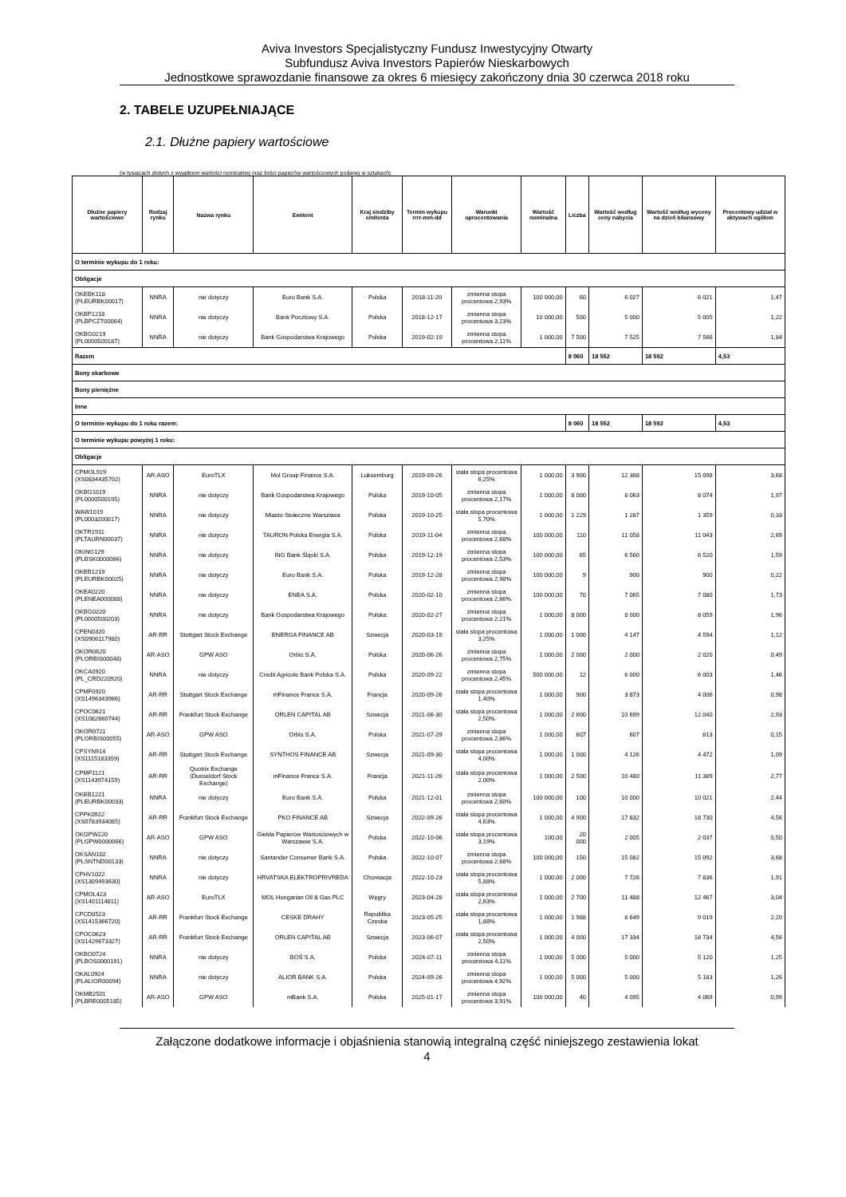Aviva Investors Specjalistyczny Fundusz Inwestycyjny Otwarty
Subfundusz Aviva Investors Papierów Nieskarbowych
Jednostkowe sprawozdanie finansowe za okres 6 miesięcy zakończony dnia 30 czerwca 2018 roku
2. TABELE UZUPEŁNIAJĄCE
2.1. Dłużne papiery wartościowe
(w tysiącach złotych z wyjątkiem wartości nominalnej oraz ilości papierów wartościowych podanej w sztukach)
| Dłużne papiery wartościowe | Rodzaj rynku | Nazwa rynku | Emitent | Kraj siedziby emitenta | Termin wykupu rrrr-mm-dd | Warunki oprocentowania | Wartość nominalna | Liczba | Wartość według ceny nabycia | Wartość według wyceny na dzień bilansowy | Procentowy udział w aktywach ogółem |
| --- | --- | --- | --- | --- | --- | --- | --- | --- | --- | --- | --- |
| O terminie wykupu do 1 roku: | | | | | | | | | | | |
| Obligacje | | | | | | | | | | | |
| OKEBK118 (PLEURBK00017) | NNRA | nie dotyczy | Euro Bank S.A. | Polska | 2018-11-20 | zmienna stopa procentowa 2,93% | 100 000,00 | 60 | 6 027 | 6 021 | 1,47 |
| OKBP1218 (PLBPCZT00064) | NNRA | nie dotyczy | Bank Pocztowy S.A. | Polska | 2018-12-17 | zmienna stopa procentowa 3,23% | 10 000,00 | 500 | 5 000 | 5 005 | 1,22 |
| OKBG0219 (PL0000500187) | NNRA | nie dotyczy | Bank Gospodarstwa Krajowego | Polska | 2019-02-19 | zmienna stopa procentowa 2,11% | 1 000,00 | 7 500 | 7 525 | 7 566 | 1,84 |
| Razem | | | | | | | | 8 060 | 18 552 | 18 592 | 4,53 |
| Bony skarbowe | | | | | | | | | | | |
| Bony pieniężne | | | | | | | | | | | |
| Inne | | | | | | | | | | | |
| O terminie wykupu do 1 roku razem: | | | | | | | | 8 060 | 18 552 | 18 592 | 4,53 |
| O terminie wykupu powyżej 1 roku: | | | | | | | | | | | |
| Obligacje | | | | | | | | | | | |
| CPMOL919 (XS0834435702) | AR-ASO | EuroTLX | Mol Group Finance S.A. | Luksemburg | 2019-09-26 | stała stopa procentowa 6,25% | 1 000,00 | 3 900 | 12 388 | 15 098 | 3,68 |
| OKBG1019 (PL0000500195) | NNRA | nie dotyczy | Bank Gospodarstwa Krajowego | Polska | 2019-10-05 | zmienna stopa procentowa 2,17% | 1 000,00 | 8 000 | 8 063 | 8 074 | 1,97 |
| WAW1019 (PL0003200017) | NNRA | nie dotyczy | Miasto Stołeczne Warszawa | Polska | 2019-10-25 | stała stopa procentowa 5,70% | 1 000,00 | 1 229 | 1 287 | 1 359 | 0,33 |
| OKTR1911 (PLTAURN00037) | NNRA | nie dotyczy | TAURON Polska Energia S.A. | Polska | 2019-11-04 | zmienna stopa procentowa 2,68% | 100 000,00 | 110 | 11 058 | 11 043 | 2,69 |
| OKING129 (PLBSK0000066) | NNRA | nie dotyczy | ING Bank Śląski S.A. | Polska | 2019-12-19 | zmienna stopa procentowa 2,53% | 100 000,00 | 65 | 6 560 | 6 520 | 1,59 |
| OKEB1219 (PLEURBK00025) | NNRA | nie dotyczy | Euro Bank S.A. | Polska | 2019-12-28 | zmienna stopa procentowa 2,98% | 100 000,00 | 9 | 900 | 900 | 0,22 |
| OKEA0220 (PLENEA000088) | NNRA | nie dotyczy | ENEA S.A. | Polska | 2020-02-10 | zmienna stopa procentowa 2,66% | 100 000,00 | 70 | 7 065 | 7 080 | 1,73 |
| OKBG0220 (PL0000500203) | NNRA | nie dotyczy | Bank Gospodarstwa Krajowego | Polska | 2020-02-27 | zmienna stopa procentowa 2,21% | 1 000,00 | 8 000 | 8 000 | 8 059 | 1,96 |
| CPEN0320 (XS0906117980) | AR-RR | Stuttgart Stock Exchange | ENERGA FINANCE AB | Szwecja | 2020-03-19 | stała stopa procentowa 3,25% | 1 000,00 | 1 000 | 4 147 | 4 594 | 1,12 |
| OKOR0620 (PLORBIS00048) | AR-ASO | GPW ASO | Orbis S.A. | Polska | 2020-06-26 | zmienna stopa procentowa 2,75% | 1 000,00 | 2 000 | 2 000 | 2 020 | 0,49 |
| OKCA0920 (PL_CRD220920) | NNRA | nie dotyczy | Credit Agricole Bank Polska S.A. | Polska | 2020-09-22 | zmienna stopa procentowa 2,45% | 500 000,00 | 12 | 6 000 | 6 003 | 1,46 |
| CPMF0920 (XS1496343986) | AR-RR | Stuttgart Stock Exchange | mFinance France S.A. | Francja | 2020-09-26 | stała stopa procentowa 1,40% | 1 000,00 | 900 | 3 873 | 4 006 | 0,98 |
| CPOC0621 (XS1082660744) | AR-RR | Frankfurt Stock Exchange | ORLEN CAPITAL AB | Szwecja | 2021-06-30 | stała stopa procentowa 2,50% | 1 000,00 | 2 600 | 10 699 | 12 040 | 2,93 |
| OKOR0721 (PLORBIS00055) | AR-ASO | GPW ASO | Orbis S.A. | Polska | 2021-07-29 | zmienna stopa procentowa 2,86% | 1 000,00 | 607 | 607 | 613 | 0,15 |
| CPSYN914 (XS1115183359) | AR-RR | Stuttgart Stock Exchange | SYNTHOS FINANCE AB | Szwecja | 2021-09-30 | stała stopa procentowa 4,00% | 1 000,00 | 1 000 | 4 126 | 4 472 | 1,09 |
| CPMF1121 (XS1143974159) | AR-RR | Quotrix Exchange (Dusseldorf Stock Exchange) | mFinance France S.A. | Francja | 2021-11-26 | stała stopa procentowa 2,00% | 1 000,00 | 2 500 | 10 480 | 11 389 | 2,77 |
| OKEB1221 (PLEURBK00033) | NNRA | nie dotyczy | Euro Bank S.A. | Polska | 2021-12-01 | zmienna stopa procentowa 2,60% | 100 000,00 | 100 | 10 000 | 10 021 | 2,44 |
| CPPK0922 (XS0783934085) | AR-RR | Frankfurt Stock Exchange | PKO FINANCE AB | Szwecja | 2022-09-26 | stała stopa procentowa 4,63% | 1 000,00 | 4 900 | 17 832 | 18 730 | 4,56 |
| OKGPW220 (PLGPW0000066) | AR-ASO | GPW ASO | Giełda Papierów Wartościowych w Warszawie S.A. | Polska | 2022-10-06 | stała stopa procentowa 3,19% | 100,00 | 20 000 | 2 005 | 2 037 | 0,50 |
| OKSAN102 (PLSNTND00133) | NNRA | nie dotyczy | Santander Consumer Bank S.A. | Polska | 2022-10-07 | zmienna stopa procentowa 2,68% | 100 000,00 | 150 | 15 082 | 15 092 | 3,68 |
| CPHV1022 (XS1309493630) | NNRA | nie dotyczy | HRVATSKA ELEKTROPRIVREDA | Chorwacja | 2022-10-23 | stała stopa procentowa 5,88% | 1 000,00 | 2 000 | 7 726 | 7 836 | 1,91 |
| CPMOL423 (XS1401114811) | AR-ASO | EuroTLX | MOL Hungarian Oil & Gas PLC | Węgry | 2023-04-28 | stała stopa procentowa 2,63% | 1 000,00 | 2 700 | 11 488 | 12 467 | 3,04 |
| CPCD0523 (XS1415366720) | AR-RR | Frankfurt Stock Exchange | CESKE DRAHY | Republika Czeska | 2023-05-25 | stała stopa procentowa 1,88% | 1 000,00 | 1 988 | 8 649 | 9 019 | 2,20 |
| CPOC0623 (XS1429673327) | AR-RR | Frankfurt Stock Exchange | ORLEN CAPITAL AB | Szwecja | 2023-06-07 | stała stopa procentowa 2,50% | 1 000,00 | 4 000 | 17 334 | 18 734 | 4,56 |
| OKBO0724 (PLBOS0000191) | NNRA | nie dotyczy | BOŚ S.A. | Polska | 2024-07-11 | zmienna stopa procentowa 4,11% | 1 000,00 | 5 000 | 5 000 | 5 120 | 1,25 |
| OKAL0924 (PLALIOR00094) | NNRA | nie dotyczy | ALIOR BANK S.A. | Polska | 2024-09-26 | zmienna stopa procentowa 4,92% | 1 000,00 | 5 000 | 5 000 | 5 183 | 1,26 |
| OKMB2501 (PLBRE0005185) | AR-ASO | GPW ASO | mBank S.A. | Polska | 2025-01-17 | zmienna stopa procentowa 3,91% | 100 000,00 | 40 | 4 095 | 4 069 | 0,99 |
Załączone dodatkowe informacje i objaśnienia stanowią integralną część niniejszego zestawienia lokat
4